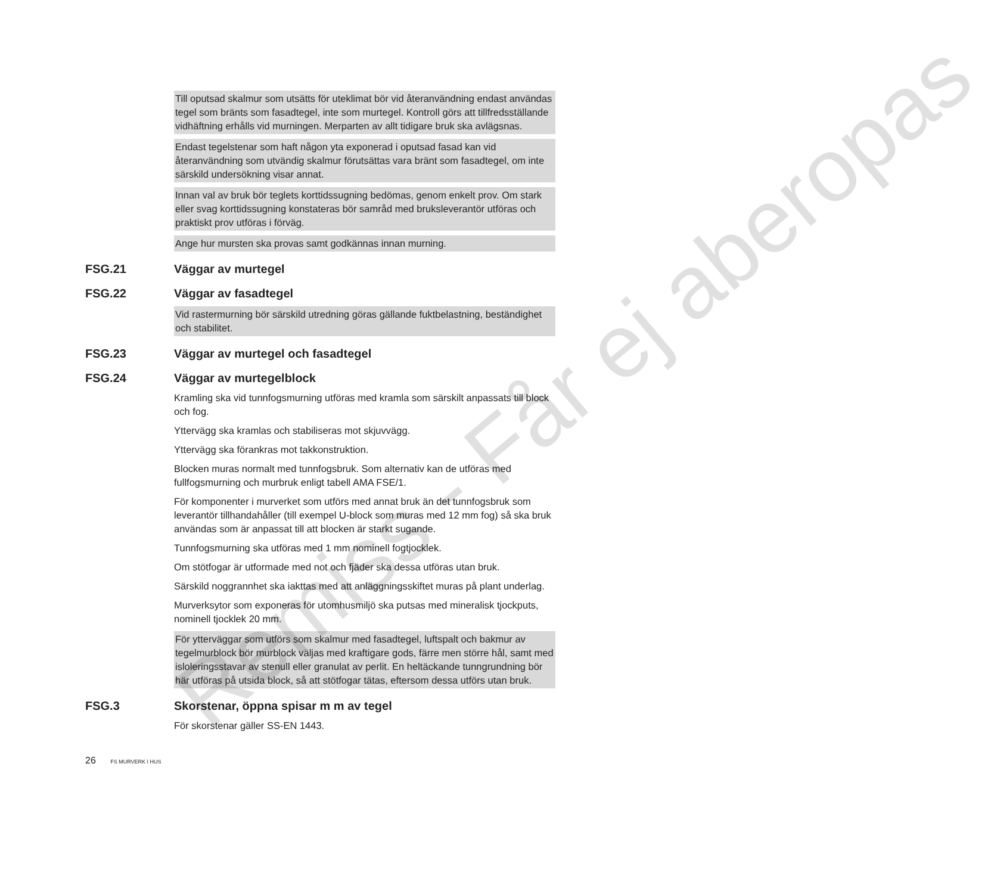Till oputsad skalmur som utsätts för uteklimat bör vid återanvändning endast användas tegel som bränts som fasadtegel, inte som murtegel. Kontroll görs att tillfredsställande vidhäftning erhålls vid murningen. Merparten av allt tidigare bruk ska avlägsnas.
Endast tegelstenar som haft någon yta exponerad i oputsad fasad kan vid återanvändning som utvändig skalmur förutsättas vara bränt som fasadtegel, om inte särskild undersökning visar annat.
Innan val av bruk bör teglets korttidssugning bedömas, genom enkelt prov. Om stark eller svag korttidssugning konstateras bör samråd med bruksleverantör utföras och praktiskt prov utföras i förväg.
Ange hur mursten ska provas samt godkännas innan murning.
FSG.21 Väggar av murtegel
FSG.22 Väggar av fasadtegel
Vid rastermurning bör särskild utredning göras gällande fuktbelastning, beständighet och stabilitet.
FSG.23 Väggar av murtegel och fasadtegel
FSG.24 Väggar av murtegelblock
Kramling ska vid tunnfogsmurning utföras med kramla som särskilt anpassats till block och fog.
Yttervägg ska kramlas och stabiliseras mot skjuvvägg.
Yttervägg ska förankras mot takkonstruktion.
Blocken muras normalt med tunnfogsbruk. Som alternativ kan de utföras med fullfogsmurning och murbruk enligt tabell AMA FSE/1.
För komponenter i murverket som utförs med annat bruk än det tunnfogsbruk som leverantör tillhandahåller (till exempel U-block som muras med 12 mm fog) så ska bruk användas som är anpassat till att blocken är starkt sugande.
Tunnfogsmurning ska utföras med 1 mm nominell fogtjocklek.
Om stötfogar är utformade med not och fjäder ska dessa utföras utan bruk.
Särskild noggrannhet ska iakttas med att anläggningsskiftet muras på plant underlag.
Murverksytor som exponeras för utomhusmiljö ska putsas med mineralisk tjockputs, nominell tjocklek 20 mm.
För ytterväggar som utförs som skalmur med fasadtegel, luftspalt och bakmur av tegelmurblock bör murblock väljas med kraftigare gods, färre men större hål, samt med isloleringsstavar av stenull eller granulat av perlit. En heltäckande tunngrundning bör här utföras på utsida block, så att stötfogar tätas, eftersom dessa utförs utan bruk.
FSG.3 Skorstenar, öppna spisar m m av tegel
För skorstenar gäller SS-EN 1443.
26 FS MURVERK I HUS
Remiss - Får ej aberopas